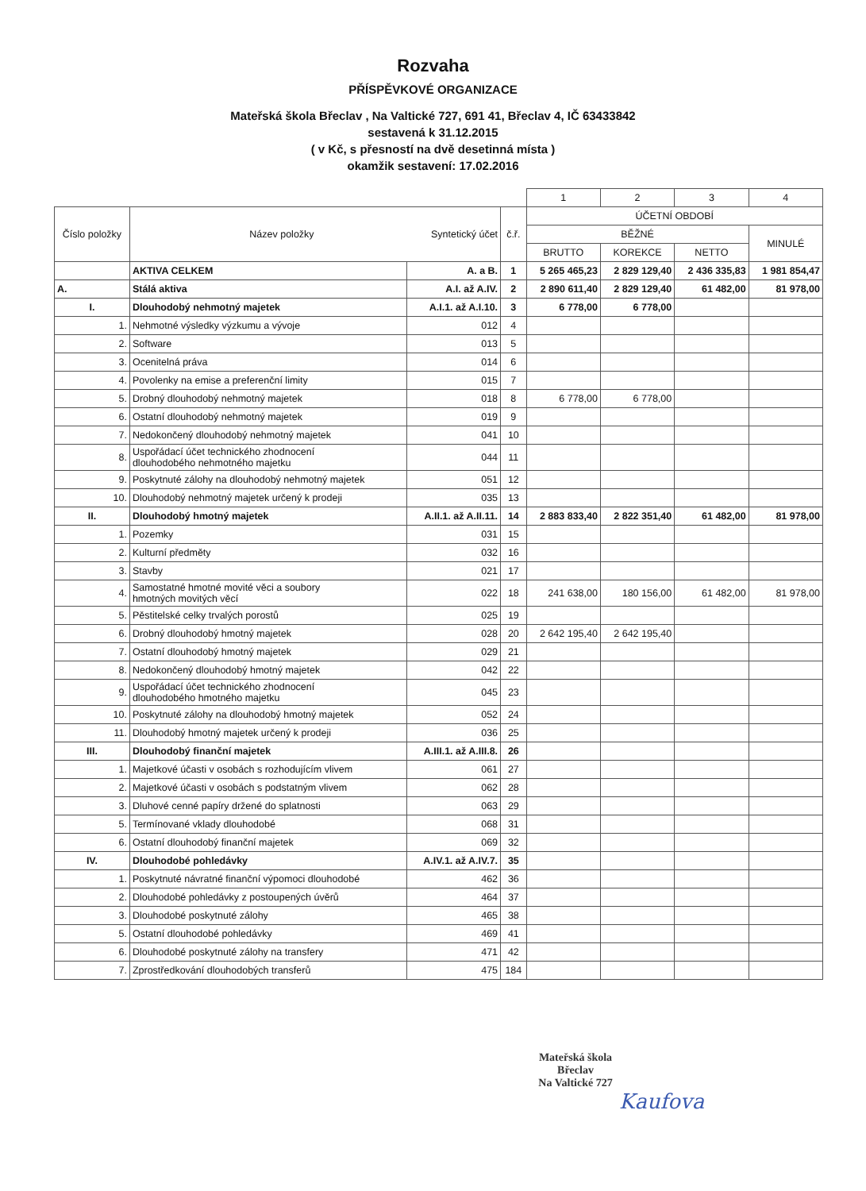Rozvaha
PŘÍSPĚVKOVÉ ORGANIZACE
Mateřská škola Břeclav , Na Valtické 727, 691 41, Břeclav 4, IČ 63433842
sestavená k 31.12.2015
( v Kč, s přesností na dvě desetinná místa )
okamžik sestavení: 17.02.2016
| | | | | 1 | 2 | 3 | 4 |
| Číslo položky | Název položky Syntetický účet | | č.ř. | ÚČETNÍ OBDOBÍ | | | |
| | | | | BĚŽNÉ | | | MINULÉ |
| | | | | BRUTTO | KOREKCE | NETTO | |
| | AKTIVA CELKEM | A. a B. | 1 | 5 265 465,23 | 2 829 129,40 | 2 436 335,83 | 1 981 854,47 |
| A. | Stálá aktiva | A.I. až A.IV. | 2 | 2 890 611,40 | 2 829 129,40 | 61 482,00 | 81 978,00 |
| I. | Dlouhodobý nehmotný majetek | A.I.1. až A.I.10. | 3 | 6 778,00 | 6 778,00 | | |
| 1. | Nehmotné výsledky výzkumu a vývoje | 012 | 4 | | | | |
| 2. | Software | 013 | 5 | | | | |
| 3. | Ocenitelná práva | 014 | 6 | | | | |
| 4. | Povolenky na emise a preferenční limity | 015 | 7 | | | | |
| 5. | Drobný dlouhodobý nehmotný majetek | 018 | 8 | 6 778,00 | 6 778,00 | | |
| 6. | Ostatní dlouhodobý nehmotný majetek | 019 | 9 | | | | |
| 7. | Nedokončený dlouhodobý nehmotný majetek | 041 | 10 | | | | |
| 8. | Uspořádací účet technického zhodnocení dlouhodobého nehmotného majetku | 044 | 11 | | | | |
| 9. | Poskytnuté zálohy na dlouhodobý nehmotný majetek | 051 | 12 | | | | |
| 10. | Dlouhodobý nehmotný majetek určený k prodeji | 035 | 13 | | | | |
| II. | Dlouhodobý hmotný majetek | A.II.1. až A.II.11. | 14 | 2 883 833,40 | 2 822 351,40 | 61 482,00 | 81 978,00 |
| 1. | Pozemky | 031 | 15 | | | | |
| 2. | Kulturní předměty | 032 | 16 | | | | |
| 3. | Stavby | 021 | 17 | | | | |
| 4. | Samostatné hmotné movité věci a soubory hmotných movitých věcí | 022 | 18 | 241 638,00 | 180 156,00 | 61 482,00 | 81 978,00 |
| 5. | Pěstitelské celky trvalých porostů | 025 | 19 | | | | |
| 6. | Drobný dlouhodobý hmotný majetek | 028 | 20 | 2 642 195,40 | 2 642 195,40 | | |
| 7. | Ostatní dlouhodobý hmotný majetek | 029 | 21 | | | | |
| 8. | Nedokončený dlouhodobý hmotný majetek | 042 | 22 | | | | |
| 9. | Uspořádací účet technického zhodnocení dlouhodobého hmotného majetku | 045 | 23 | | | | |
| 10. | Poskytnuté zálohy na dlouhodobý hmotný majetek | 052 | 24 | | | | |
| 11. | Dlouhodobý hmotný majetek určený k prodeji | 036 | 25 | | | | |
| III. | Dlouhodobý finanční majetek | A.III.1. až A.III.8. | 26 | | | | |
| 1. | Majetkové účasti v osobách s rozhodujícím vlivem | 061 | 27 | | | | |
| 2. | Majetkové účasti v osobách s podstatným vlivem | 062 | 28 | | | | |
| 3. | Dluhové cenné papíry držené do splatnosti | 063 | 29 | | | | |
| 5. | Termínované vklady dlouhodobé | 068 | 31 | | | | |
| 6. | Ostatní dlouhodobý finanční majetek | 069 | 32 | | | | |
| IV. | Dlouhodobé pohledávky | A.IV.1. až A.IV.7. | 35 | | | | |
| 1. | Poskytnuté návratné finanční výpomoci dlouhodobé | 462 | 36 | | | | |
| 2. | Dlouhodobé pohledávky z postoupených úvěrů | 464 | 37 | | | | |
| 3. | Dlouhodobé poskytnuté zálohy | 465 | 38 | | | | |
| 5. | Ostatní dlouhodobé pohledávky | 469 | 41 | | | | |
| 6. | Dlouhodobé poskytnuté zálohy na transfery | 471 | 42 | | | | |
| 7. | Zprostředkování dlouhodobých transferů | 475 | 184 | | | | |
Mateřská škola
Břeclav
Na Valtické 727
Kaufova